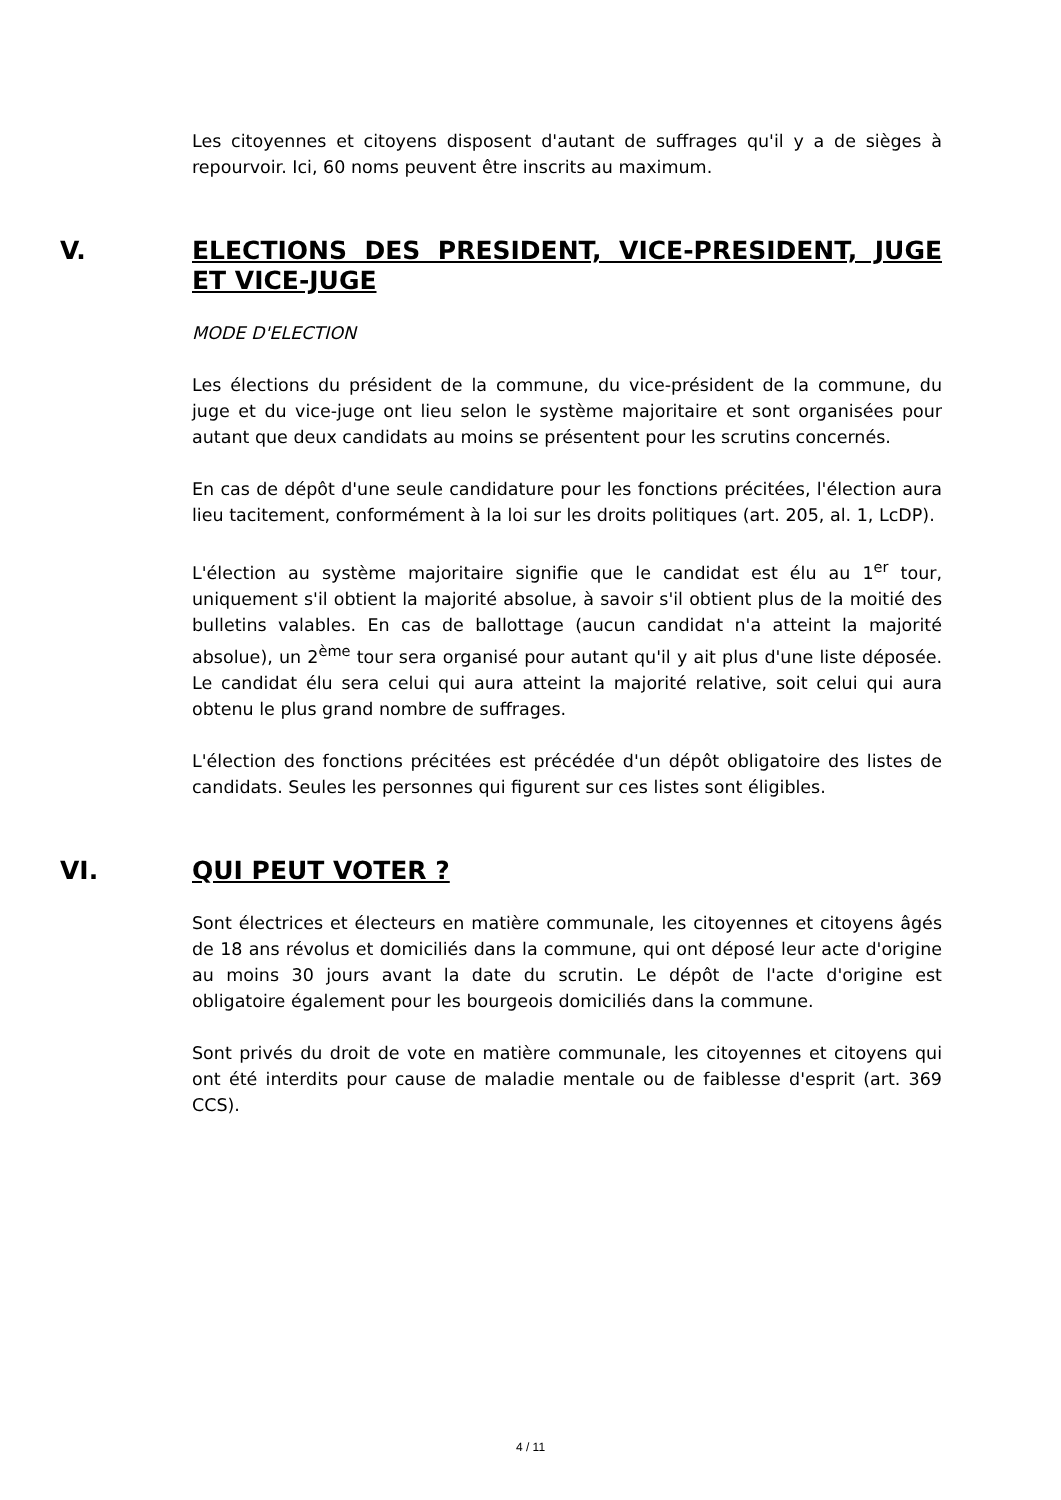Les citoyennes et citoyens disposent d'autant de suffrages qu'il y a de sièges à repourvoir. Ici, 60 noms peuvent être inscrits au maximum.
V. ELECTIONS DES PRESIDENT, VICE-PRESIDENT, JUGE ET VICE-JUGE
MODE D'ELECTION
Les élections du président de la commune, du vice-président de la commune, du juge et du vice-juge ont lieu selon le système majoritaire et sont organisées pour autant que deux candidats au moins se présentent pour les scrutins concernés.
En cas de dépôt d'une seule candidature pour les fonctions précitées, l'élection aura lieu tacitement, conformément à la loi sur les droits politiques (art. 205, al. 1, LcDP).
L'élection au système majoritaire signifie que le candidat est élu au 1<sup>er</sup> tour, uniquement s'il obtient la majorité absolue, à savoir s'il obtient plus de la moitié des bulletins valables. En cas de ballottage (aucun candidat n'a atteint la majorité absolue), un 2<sup>ème</sup> tour sera organisé pour autant qu'il y ait plus d'une liste déposée. Le candidat élu sera celui qui aura atteint la majorité relative, soit celui qui aura obtenu le plus grand nombre de suffrages.
L'élection des fonctions précitées est précédée d'un dépôt obligatoire des listes de candidats. Seules les personnes qui figurent sur ces listes sont éligibles.
VI. QUI PEUT VOTER ?
Sont électrices et électeurs en matière communale, les citoyennes et citoyens âgés de 18 ans révolus et domiciliés dans la commune, qui ont déposé leur acte d'origine au moins 30 jours avant la date du scrutin. Le dépôt de l'acte d'origine est obligatoire également pour les bourgeois domiciliés dans la commune.
Sont privés du droit de vote en matière communale, les citoyennes et citoyens qui ont été interdits pour cause de maladie mentale ou de faiblesse d'esprit (art. 369 CCS).
4 / 11